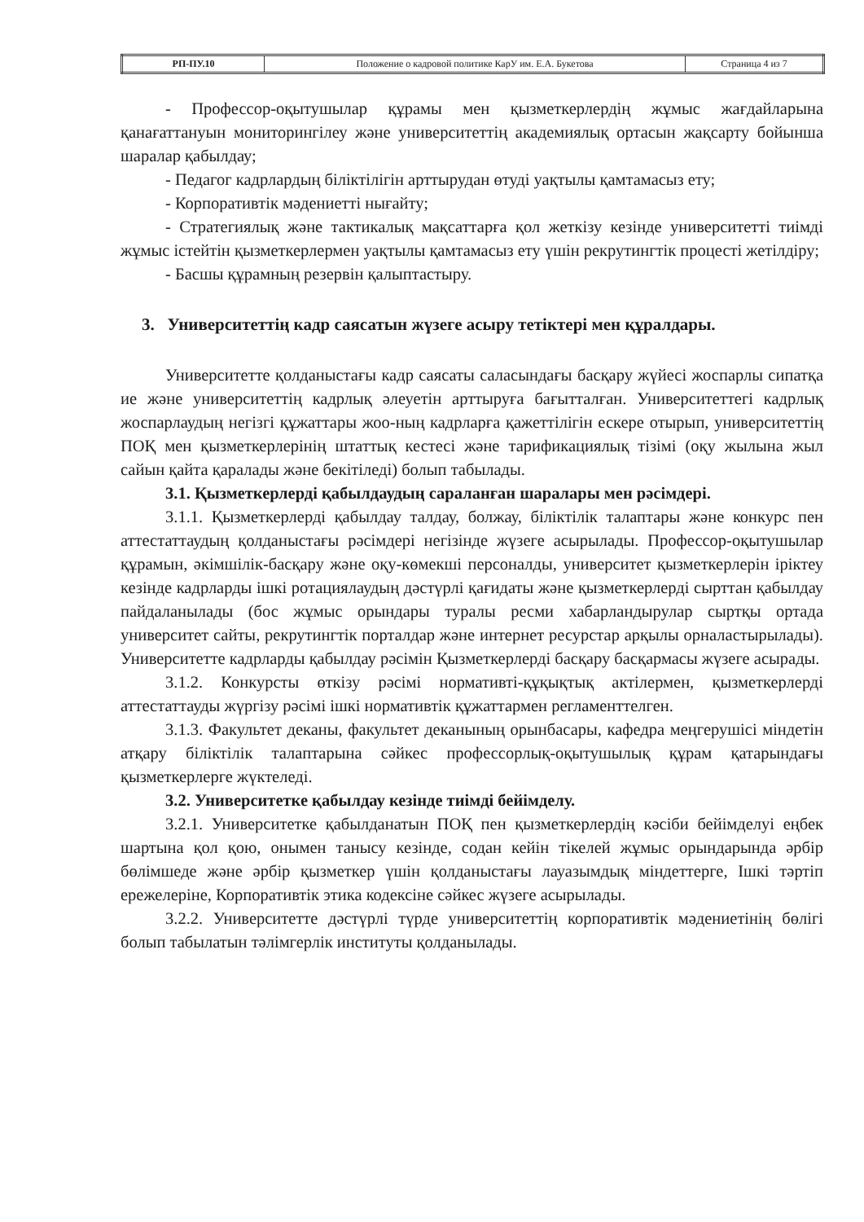| РП-ПУ.10 | Положение о кадровой политике КарУ им. Е.А. Букетова | Страница 4 из 7 |
- Профессор-оқытушылар құрамы мен қызметкерлердің жұмыс жағдайларына қанағаттануын мониторингілеу және университеттің академиялық ортасын жақсарту бойынша шаралар қабылдау;
- Педагог кадрлардың біліктілігін арттырудан өтуді уақтылы қамтамасыз ету;
- Корпоративтік мәдениетті нығайту;
- Стратегиялық және тактикалық мақсаттарға қол жеткізу кезінде университетті тиімді жұмыс істейтін қызметкерлермен уақтылы қамтамасыз ету үшін рекрутингтік процесті жетілдіру;
- Басшы құрамның резервін қалыптастыру.
3. Университеттің кадр саясатын жүзеге асыру тетіктері мен құралдары.
Университетте қолданыстағы кадр саясаты саласындағы басқару жүйесі жоспарлы сипатқа ие және университеттің кадрлық әлеуетін арттыруға бағытталған. Университеттегі кадрлық жоспарлаудың негізгі құжаттары жоо-ның кадрларға қажеттілігін ескере отырып, университеттің ПОҚ мен қызметкерлерінің штаттық кестесі және тарификациялық тізімі (оқу жылына жыл сайын қайта қаралады және бекітіледі) болып табылады.
3.1. Қызметкерлерді қабылдаудың сараланған шаралары мен рәсімдері.
3.1.1. Қызметкерлерді қабылдау талдау, болжау, біліктілік талаптары және конкурс пен аттестаттаудың қолданыстағы рәсімдері негізінде жүзеге асырылады. Профессор-оқытушылар құрамын, әкімшілік-басқару және оқу-көмекші персоналды, университет қызметкерлерін іріктеу кезінде кадрларды ішкі ротациялаудың дәстүрлі қағидаты және қызметкерлерді сырттан қабылдау пайдаланылады (бос жұмыс орындары туралы ресми хабарландырулар сыртқы ортада университет сайты, рекрутингтік порталдар және интернет ресурстар арқылы орналастырылады). Университетте кадрларды қабылдау рәсімін Қызметкерлерді басқару басқармасы жүзеге асырады.
3.1.2. Конкурсты өткізу рәсімі нормативті-құқықтық актілермен, қызметкерлерді аттестаттауды жүргізу рәсімі ішкі нормативтік құжаттармен регламенттелген.
3.1.3. Факультет деканы, факультет деканының орынбасары, кафедра меңгерушісі міндетін атқару біліктілік талаптарына сәйкес профессорлық-оқытушылық құрам қатарындағы қызметкерлерге жүктеледі.
3.2. Университетке қабылдау кезінде тиімді бейімделу.
3.2.1. Университетке қабылданатын ПОҚ пен қызметкерлердің кәсіби бейімделуі еңбек шартына қол қою, онымен танысу кезінде, содан кейін тікелей жұмыс орындарында әрбір бөлімшеде және әрбір қызметкер үшін қолданыстағы лауазымдық міндеттерге, Ішкі тәртіп ережелеріне, Корпоративтік этика кодексіне сәйкес жүзеге асырылады.
3.2.2. Университетте дәстүрлі түрде университеттің корпоративтік мәдениетінің бөлігі болып табылатын тәлімгерлік институты қолданылады.